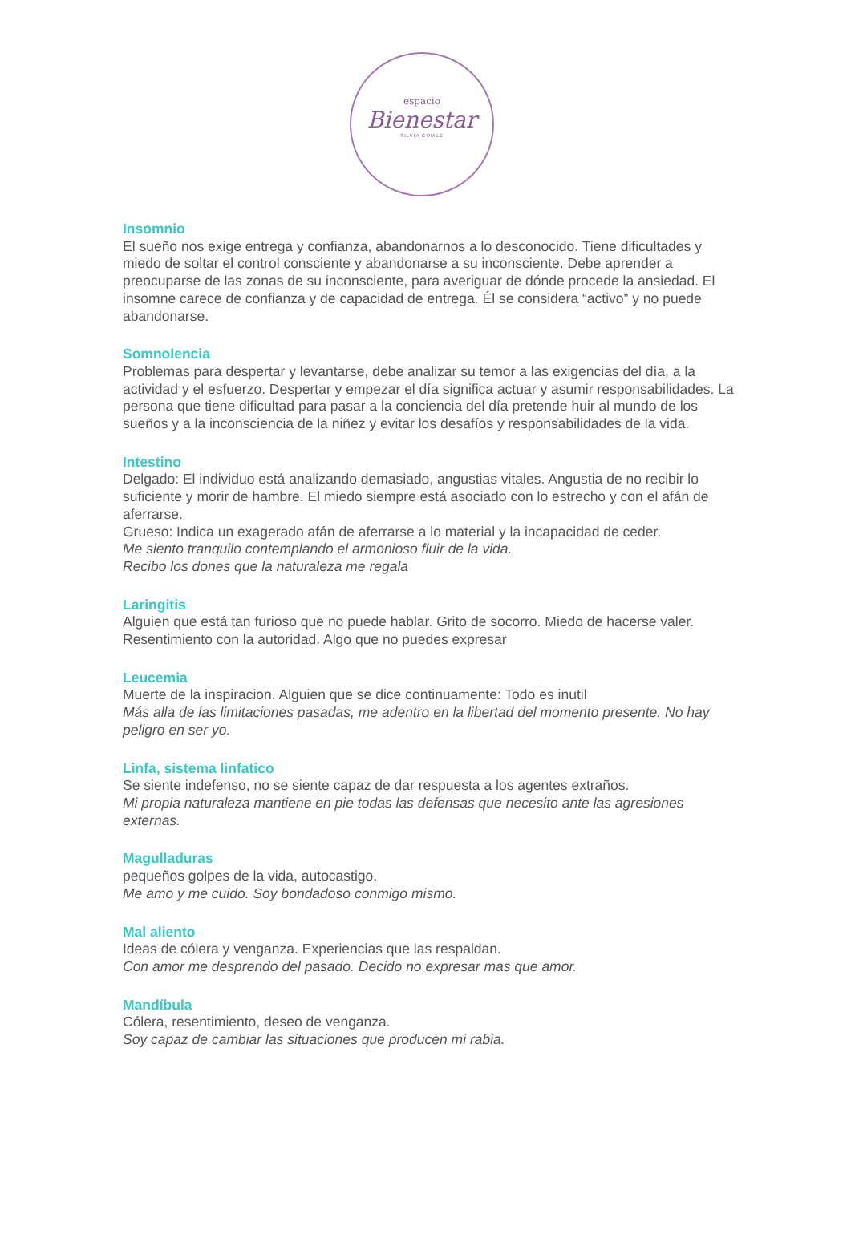espacio
Bienestar
SILVIA GOMEZ
Insomnio
El sueño nos exige entrega y confianza, abandonarnos a lo desconocido. Tiene dificultades y miedo de soltar el control consciente y abandonarse a su inconsciente. Debe aprender a preocuparse de las zonas de su inconsciente, para averiguar de dónde procede la ansiedad. El insomne carece de confianza y de capacidad de entrega. Él se considera “activo” y no puede abandonarse.
Somnolencia
Problemas para despertar y levantarse, debe analizar su temor a las exigencias del día, a la actividad y el esfuerzo. Despertar y empezar el día significa actuar y asumir responsabilidades. La persona que tiene dificultad para pasar a la conciencia del día pretende huir al mundo de los sueños y a la inconsciencia de la niñez y evitar los desafíos y responsabilidades de la vida.
Intestino
Delgado: El individuo está analizando demasiado, angustias vitales. Angustia de no recibir lo suficiente y morir de hambre. El miedo siempre está asociado con lo estrecho y con el afán de aferrarse.
Grueso: Indica un exagerado afán de aferrarse a lo material y la incapacidad de ceder.
Me siento tranquilo contemplando el armonioso fluir de la vida.
Recibo los dones que la naturaleza me regala
Laringitis
Alguien que está tan furioso que no puede hablar. Grito de socorro. Miedo de hacerse valer. Resentimiento con la autoridad. Algo que no puedes expresar
Leucemia
Muerte de la inspiracion. Alguien que se dice continuamente: Todo es inutil
Más alla de las limitaciones pasadas, me adentro en la libertad del momento presente. No hay peligro en ser yo.
Linfa, sistema linfatico
Se siente indefenso, no se siente capaz de dar respuesta a los agentes extraños.
Mi propia naturaleza mantiene en pie todas las defensas que necesito ante las agresiones externas.
Magulladuras
pequeños golpes de la vida, autocastigo.
Me amo y me cuido. Soy bondadoso conmigo mismo.
Mal aliento
Ideas de cólera y venganza. Experiencias que las respaldan.
Con amor me desprendo del pasado. Decido no expresar mas que amor.
Mandíbula
Cólera, resentimiento, deseo de venganza.
Soy capaz de cambiar las situaciones que producen mi rabia.